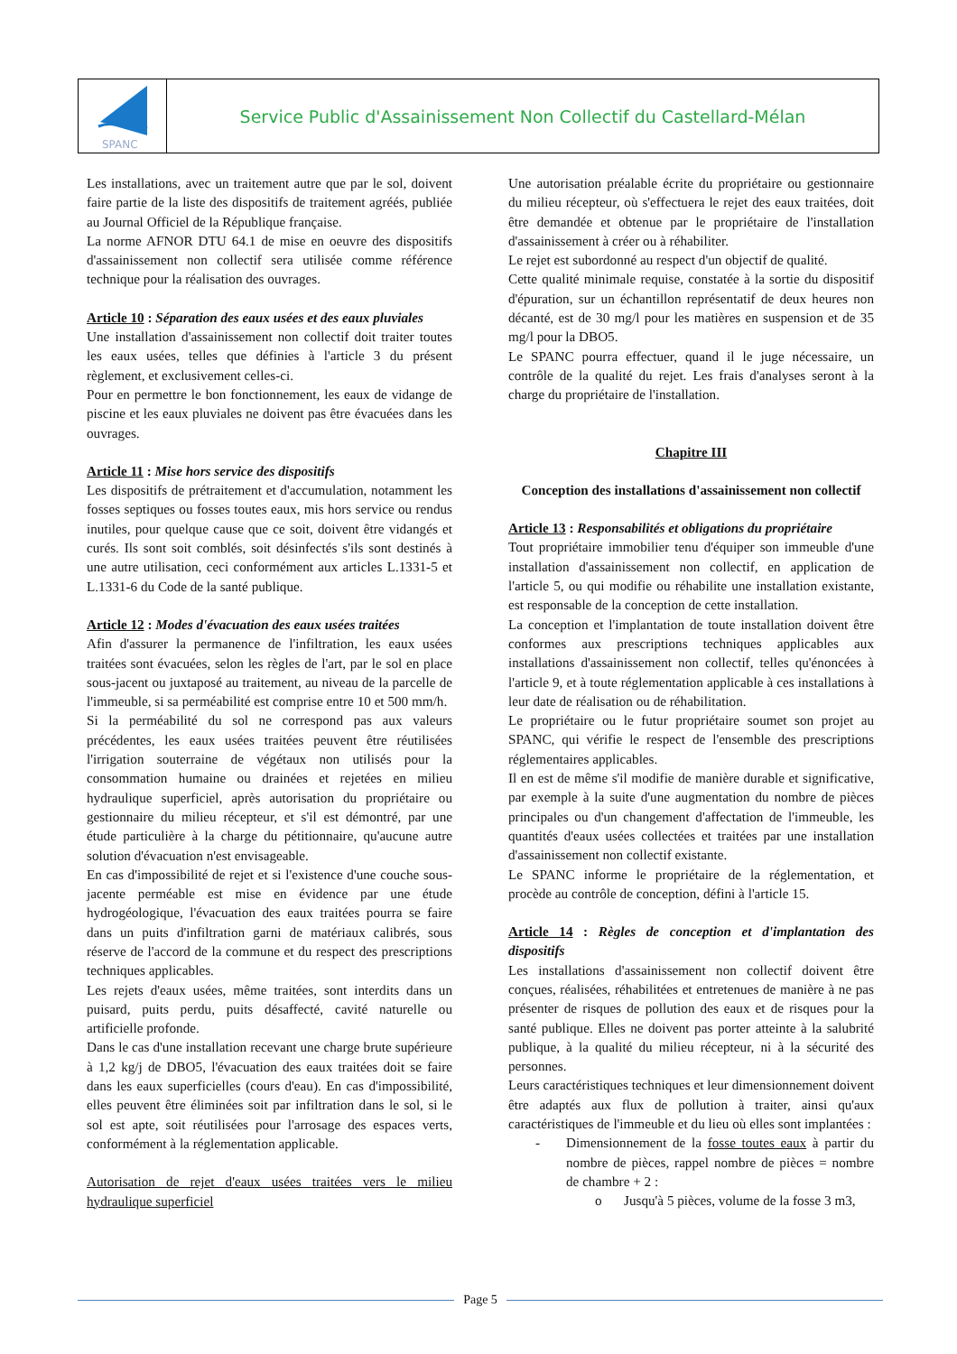SPANC
Service Public d'Assainissement Non Collectif du Castellard-Mélan
Les installations, avec un traitement autre que par le sol, doivent faire partie de la liste des dispositifs de traitement agréés, publiée au Journal Officiel de la République française.
La norme AFNOR DTU 64.1 de mise en oeuvre des dispositifs d'assainissement non collectif sera utilisée comme référence technique pour la réalisation des ouvrages.
Article 10 : Séparation des eaux usées et des eaux pluviales
Une installation d'assainissement non collectif doit traiter toutes les eaux usées, telles que définies à l'article 3 du présent règlement, et exclusivement celles-ci.
Pour en permettre le bon fonctionnement, les eaux de vidange de piscine et les eaux pluviales ne doivent pas être évacuées dans les ouvrages.
Article 11 : Mise hors service des dispositifs
Les dispositifs de prétraitement et d'accumulation, notamment les fosses septiques ou fosses toutes eaux, mis hors service ou rendus inutiles, pour quelque cause que ce soit, doivent être vidangés et curés. Ils sont soit comblés, soit désinfectés s'ils sont destinés à une autre utilisation, ceci conformément aux articles L.1331-5 et L.1331-6 du Code de la santé publique.
Article 12 : Modes d'évacuation des eaux usées traitées
Afin d'assurer la permanence de l'infiltration, les eaux usées traitées sont évacuées, selon les règles de l'art, par le sol en place sous-jacent ou juxtaposé au traitement, au niveau de la parcelle de l'immeuble, si sa perméabilité est comprise entre 10 et 500 mm/h.
Si la perméabilité du sol ne correspond pas aux valeurs précédentes, les eaux usées traitées peuvent être réutilisées l'irrigation souterraine de végétaux non utilisés pour la consommation humaine ou drainées et rejetées en milieu hydraulique superficiel, après autorisation du propriétaire ou gestionnaire du milieu récepteur, et s'il est démontré, par une étude particulière à la charge du pétitionnaire, qu'aucune autre solution d'évacuation n'est envisageable.
En cas d'impossibilité de rejet et si l'existence d'une couche sous-jacente perméable est mise en évidence par une étude hydrogéologique, l'évacuation des eaux traitées pourra se faire dans un puits d'infiltration garni de matériaux calibrés, sous réserve de l'accord de la commune et du respect des prescriptions techniques applicables.
Les rejets d'eaux usées, même traitées, sont interdits dans un puisard, puits perdu, puits désaffecté, cavité naturelle ou artificielle profonde.
Dans le cas d'une installation recevant une charge brute supérieure à 1,2 kg/j de DBO5, l'évacuation des eaux traitées doit se faire dans les eaux superficielles (cours d'eau). En cas d'impossibilité, elles peuvent être éliminées soit par infiltration dans le sol, si le sol est apte, soit réutilisées pour l'arrosage des espaces verts, conformément à la réglementation applicable.
Autorisation de rejet d'eaux usées traitées vers le milieu hydraulique superficiel
Une autorisation préalable écrite du propriétaire ou gestionnaire du milieu récepteur, où s'effectuera le rejet des eaux traitées, doit être demandée et obtenue par le propriétaire de l'installation d'assainissement à créer ou à réhabiliter.
Le rejet est subordonné au respect d'un objectif de qualité.
Cette qualité minimale requise, constatée à la sortie du dispositif d'épuration, sur un échantillon représentatif de deux heures non décanté, est de 30 mg/l pour les matières en suspension et de 35 mg/l pour la DBO5.
Le SPANC pourra effectuer, quand il le juge nécessaire, un contrôle de la qualité du rejet. Les frais d'analyses seront à la charge du propriétaire de l'installation.
Chapitre III
Conception des installations d'assainissement non collectif
Article 13 : Responsabilités et obligations du propriétaire
Tout propriétaire immobilier tenu d'équiper son immeuble d'une installation d'assainissement non collectif, en application de l'article 5, ou qui modifie ou réhabilite une installation existante, est responsable de la conception de cette installation.
La conception et l'implantation de toute installation doivent être conformes aux prescriptions techniques applicables aux installations d'assainissement non collectif, telles qu'énoncées à l'article 9, et à toute réglementation applicable à ces installations à leur date de réalisation ou de réhabilitation.
Le propriétaire ou le futur propriétaire soumet son projet au SPANC, qui vérifie le respect de l'ensemble des prescriptions réglementaires applicables.
Il en est de même s'il modifie de manière durable et significative, par exemple à la suite d'une augmentation du nombre de pièces principales ou d'un changement d'affectation de l'immeuble, les quantités d'eaux usées collectées et traitées par une installation d'assainissement non collectif existante.
Le SPANC informe le propriétaire de la réglementation, et procède au contrôle de conception, défini à l'article 15.
Article 14 : Règles de conception et d'implantation des dispositifs
Les installations d'assainissement non collectif doivent être conçues, réalisées, réhabilitées et entretenues de manière à ne pas présenter de risques de pollution des eaux et de risques pour la santé publique. Elles ne doivent pas porter atteinte à la salubrité publique, à la qualité du milieu récepteur, ni à la sécurité des personnes.
Leurs caractéristiques techniques et leur dimensionnement doivent être adaptés aux flux de pollution à traiter, ainsi qu'aux caractéristiques de l'immeuble et du lieu où elles sont implantées :
- Dimensionnement de la fosse toutes eaux à partir du nombre de pièces, rappel nombre de pièces = nombre de chambre + 2 :
o Jusqu'à 5 pièces, volume de la fosse 3 m3,
Page 5